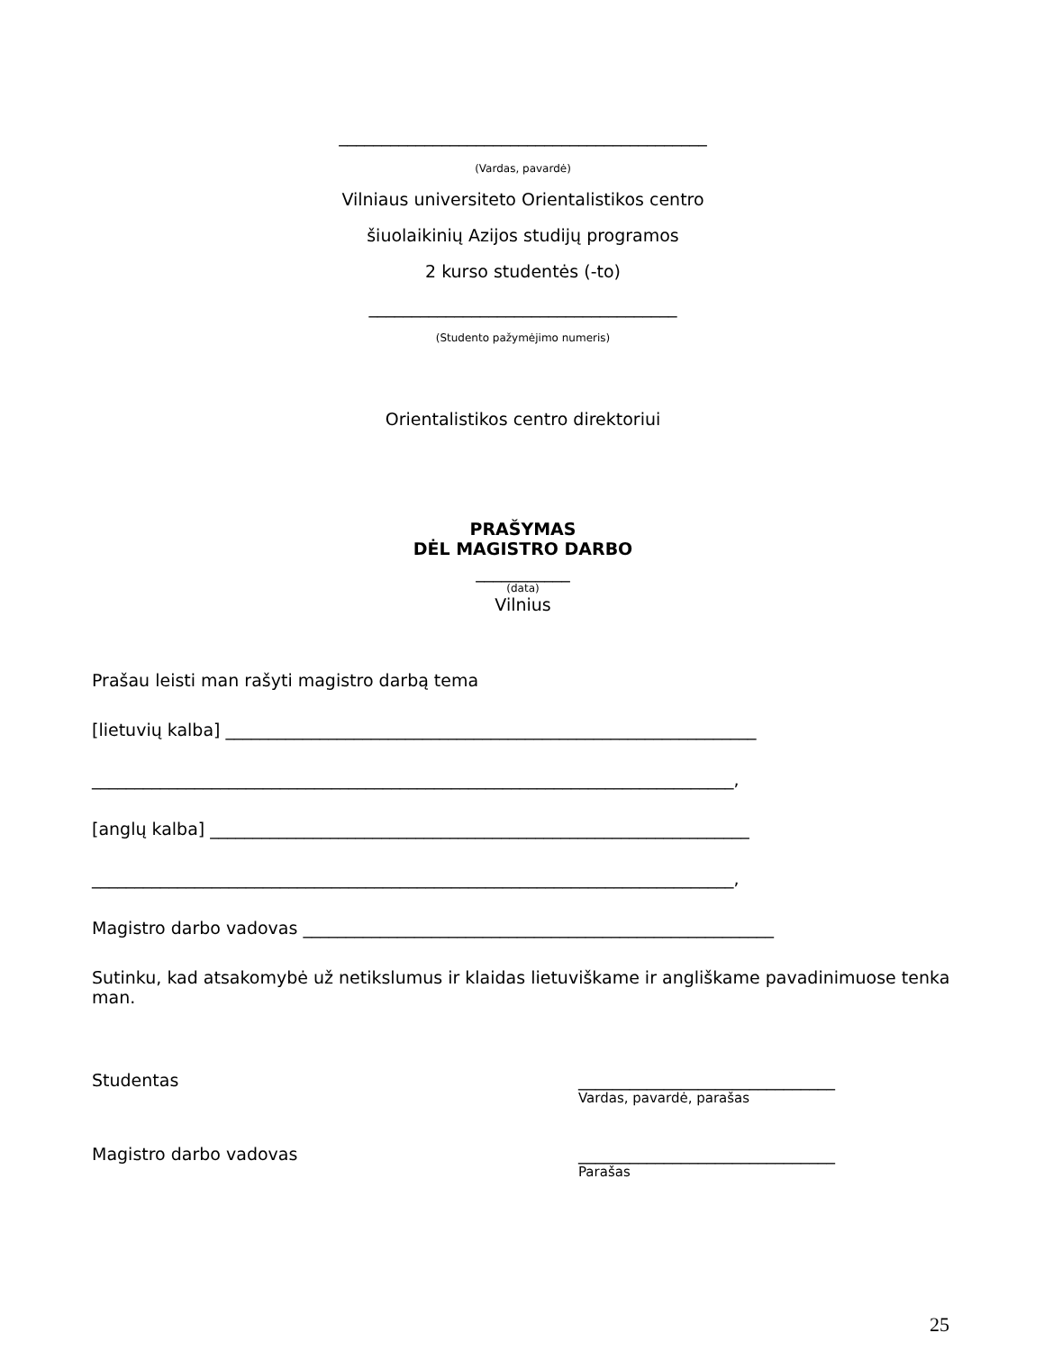___________________________________________
(Vardas, pavardė)
Vilniaus universiteto Orientalistikos centro
šiuolaikinių Azijos studijų programos
2 kurso studentės (-to)
____________________________________
(Studento pažymėjimo numeris)
Orientalistikos centro direktoriui
PRAŠYMAS
DĖL MAGISTRO DARBO
___________
(data)
Vilnius
Prašau leisti man rašyti magistro darbą tema
[lietuvių kalba] ______________________________________________________________
___________________________________________________________________________,
[anglų kalba] _______________________________________________________________
___________________________________________________________________________,
Magistro darbo vadovas _______________________________________________________
Sutinku, kad atsakomybė už netikslumus ir klaidas lietuviškame ir angliškame pavadinimuose tenka man.
Studentas ______________________________
Vardas, pavardė, parašas
Magistro darbo vadovas ______________________________
Parašas
25